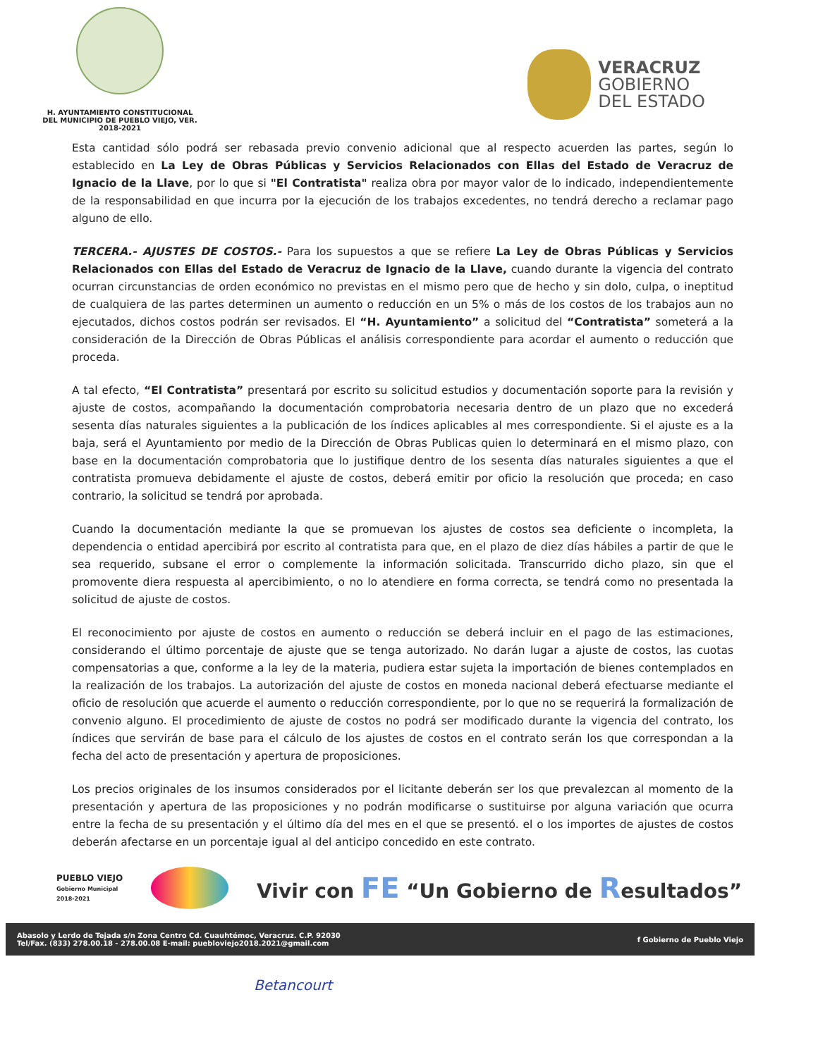H. AYUNTAMIENTO CONSTITUCIONAL
DEL MUNICIPIO DE PUEBLO VIEJO, VER.
2018-2021
VERACRUZ
GOBIERNO
DEL ESTADO
Esta cantidad sólo podrá ser rebasada previo convenio adicional que al respecto acuerden las partes, según lo establecido en La Ley de Obras Públicas y Servicios Relacionados con Ellas del Estado de Veracruz de Ignacio de la Llave, por lo que si "El Contratista" realiza obra por mayor valor de lo indicado, independientemente de la responsabilidad en que incurra por la ejecución de los trabajos excedentes, no tendrá derecho a reclamar pago alguno de ello.
TERCERA.- AJUSTES DE COSTOS.- Para los supuestos a que se refiere La Ley de Obras Públicas y Servicios Relacionados con Ellas del Estado de Veracruz de Ignacio de la Llave, cuando durante la vigencia del contrato ocurran circunstancias de orden económico no previstas en el mismo pero que de hecho y sin dolo, culpa, o ineptitud de cualquiera de las partes determinen un aumento o reducción en un 5% o más de los costos de los trabajos aun no ejecutados, dichos costos podrán ser revisados. El “H. Ayuntamiento” a solicitud del “Contratista” someterá a la consideración de la Dirección de Obras Públicas el análisis correspondiente para acordar el aumento o reducción que proceda.
A tal efecto, “El Contratista” presentará por escrito su solicitud estudios y documentación soporte para la revisión y ajuste de costos, acompañando la documentación comprobatoria necesaria dentro de un plazo que no excederá sesenta días naturales siguientes a la publicación de los índices aplicables al mes correspondiente. Si el ajuste es a la baja, será el Ayuntamiento por medio de la Dirección de Obras Publicas quien lo determinará en el mismo plazo, con base en la documentación comprobatoria que lo justifique dentro de los sesenta días naturales siguientes a que el contratista promueva debidamente el ajuste de costos, deberá emitir por oficio la resolución que proceda; en caso contrario, la solicitud se tendrá por aprobada.
Cuando la documentación mediante la que se promuevan los ajustes de costos sea deficiente o incompleta, la dependencia o entidad apercibirá por escrito al contratista para que, en el plazo de diez días hábiles a partir de que le sea requerido, subsane el error o complemente la información solicitada. Transcurrido dicho plazo, sin que el promovente diera respuesta al apercibimiento, o no lo atendiere en forma correcta, se tendrá como no presentada la solicitud de ajuste de costos.
El reconocimiento por ajuste de costos en aumento o reducción se deberá incluir en el pago de las estimaciones, considerando el último porcentaje de ajuste que se tenga autorizado. No darán lugar a ajuste de costos, las cuotas compensatorias a que, conforme a la ley de la materia, pudiera estar sujeta la importación de bienes contemplados en la realización de los trabajos. La autorización del ajuste de costos en moneda nacional deberá efectuarse mediante el oficio de resolución que acuerde el aumento o reducción correspondiente, por lo que no se requerirá la formalización de convenio alguno. El procedimiento de ajuste de costos no podrá ser modificado durante la vigencia del contrato, los índices que servirán de base para el cálculo de los ajustes de costos en el contrato serán los que correspondan a la fecha del acto de presentación y apertura de proposiciones.
Los precios originales de los insumos considerados por el licitante deberán ser los que prevalezcan al momento de la presentación y apertura de las proposiciones y no podrán modificarse o sustituirse por alguna variación que ocurra entre la fecha de su presentación y el último día del mes en el que se presentó. el o los importes de ajustes de costos deberán afectarse en un porcentaje igual al del anticipo concedido en este contrato.
PUEBLO VIEJO
Gobierno Municipal
2018-2021
Vivir con FE “Un Gobierno de Resultados”
Abasolo y Lerdo de Tejada s/n Zona Centro Cd. Cuauhtémoc, Veracruz. C.P. 92030
Tel/Fax. (833) 278.00.18 - 278.00.08 E-mail: puebloviejo2018.2021@gmail.com
f Gobierno de Pueblo Viejo
Betancourt